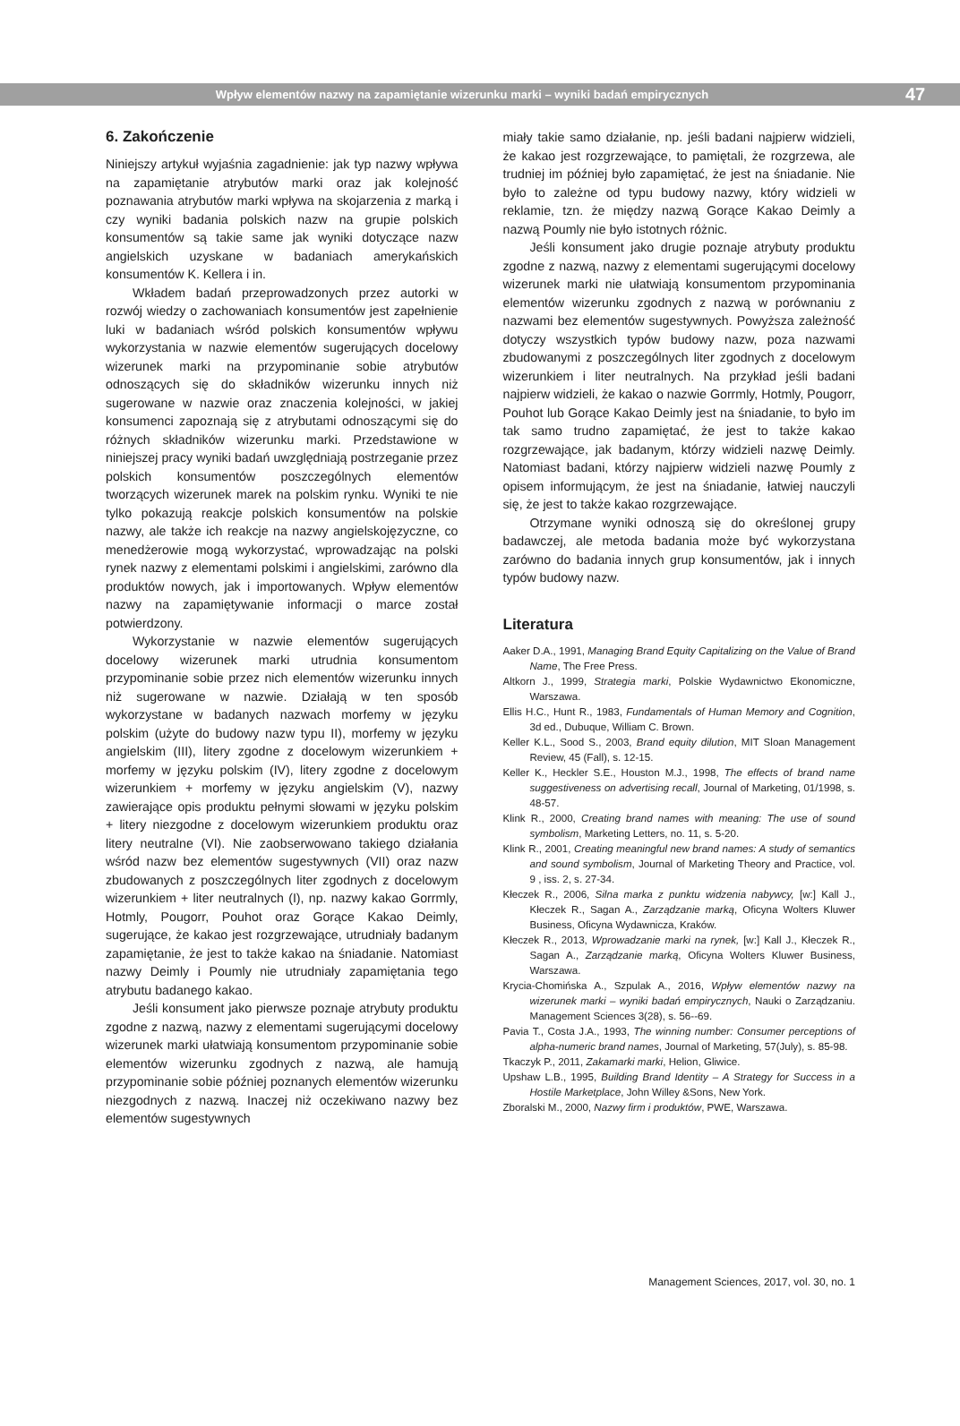Wpływ elementów nazwy na zapamiętanie wizerunku marki – wyniki badań empirycznych
47
6. Zakończenie
Niniejszy artykuł wyjaśnia zagadnienie: jak typ nazwy wpływa na zapamiętanie atrybutów marki oraz jak kolejność poznawania atrybutów marki wpływa na skojarzenia z marką i czy wyniki badania polskich nazw na grupie polskich konsumentów są takie same jak wyniki dotyczące nazw angielskich uzyskane w badaniach amerykańskich konsumentów K. Kellera i in.
Wkładem badań przeprowadzonych przez autorki w rozwój wiedzy o zachowaniach konsumentów jest zapełnienie luki w badaniach wśród polskich konsumentów wpływu wykorzystania w nazwie elementów sugerujących docelowy wizerunek marki na przypominanie sobie atrybutów odnoszących się do składników wizerunku innych niż sugerowane w nazwie oraz znaczenia kolejności, w jakiej konsumenci zapoznają się z atrybutami odnoszącymi się do różnych składników wizerunku marki. Przedstawione w niniejszej pracy wyniki badań uwzględniają postrzeganie przez polskich konsumentów poszczególnych elementów tworzących wizerunek marek na polskim rynku. Wyniki te nie tylko pokazują reakcje polskich konsumentów na polskie nazwy, ale także ich reakcje na nazwy angielskojęzyczne, co menedżerowie mogą wykorzystać, wprowadzając na polski rynek nazwy z elementami polskimi i angielskimi, zarówno dla produktów nowych, jak i importowanych. Wpływ elementów nazwy na zapamiętywanie informacji o marce został potwierdzony.
Wykorzystanie w nazwie elementów sugerujących docelowy wizerunek marki utrudnia konsumentom przypominanie sobie przez nich elementów wizerunku innych niż sugerowane w nazwie. Działają w ten sposób wykorzystane w badanych nazwach morfemy w języku polskim (użyte do budowy nazw typu II), morfemy w języku angielskim (III), litery zgodne z docelowym wizerunkiem + morfemy w języku polskim (IV), litery zgodne z docelowym wizerunkiem + morfemy w języku angielskim (V), nazwy zawierające opis produktu pełnymi słowami w języku polskim + litery niezgodne z docelowym wizerunkiem produktu oraz litery neutralne (VI). Nie zaobserwowano takiego działania wśród nazw bez elementów sugestywnych (VII) oraz nazw zbudowanych z poszczególnych liter zgodnych z docelowym wizerunkiem + liter neutralnych (I), np. nazwy kakao Gorrmly, Hotmly, Pougorr, Pouhot oraz Gorące Kakao Deimly, sugerujące, że kakao jest rozgrzewające, utrudniały badanym zapamiętanie, że jest to także kakao na śniadanie. Natomiast nazwy Deimly i Poumly nie utrudniały zapamiętania tego atrybutu badanego kakao.
Jeśli konsument jako pierwsze poznaje atrybuty produktu zgodne z nazwą, nazwy z elementami sugerującymi docelowy wizerunek marki ułatwiają konsumentom przypominanie sobie elementów wizerunku zgodnych z nazwą, ale hamują przypominanie sobie później poznanych elementów wizerunku niezgodnych z nazwą. Inaczej niż oczekiwano nazwy bez elementów sugestywnych
miały takie samo działanie, np. jeśli badani najpierw widzieli, że kakao jest rozgrzewające, to pamiętali, że rozgrzewa, ale trudniej im później było zapamiętać, że jest na śniadanie. Nie było to zależne od typu budowy nazwy, który widzieli w reklamie, tzn. że między nazwą Gorące Kakao Deimly a nazwą Poumly nie było istotnych różnic.
Jeśli konsument jako drugie poznaje atrybuty produktu zgodne z nazwą, nazwy z elementami sugerującymi docelowy wizerunek marki nie ułatwiają konsumentom przypominania elementów wizerunku zgodnych z nazwą w porównaniu z nazwami bez elementów sugestywnych. Powyższa zależność dotyczy wszystkich typów budowy nazw, poza nazwami zbudowanymi z poszczególnych liter zgodnych z docelowym wizerunkiem i liter neutralnych. Na przykład jeśli badani najpierw widzieli, że kakao o nazwie Gorrmly, Hotmly, Pougorr, Pouhot lub Gorące Kakao Deimly jest na śniadanie, to było im tak samo trudno zapamiętać, że jest to także kakao rozgrzewające, jak badanym, którzy widzieli nazwę Deimly. Natomiast badani, którzy najpierw widzieli nazwę Poumly z opisem informującym, że jest na śniadanie, łatwiej nauczyli się, że jest to także kakao rozgrzewające.
Otrzymane wyniki odnoszą się do określonej grupy badawczej, ale metoda badania może być wykorzystana zarówno do badania innych grup konsumentów, jak i innych typów budowy nazw.
Literatura
Aaker D.A., 1991, Managing Brand Equity Capitalizing on the Value of Brand Name, The Free Press.
Altkorn J., 1999, Strategia marki, Polskie Wydawnictwo Ekonomiczne, Warszawa.
Ellis H.C., Hunt R., 1983, Fundamentals of Human Memory and Cognition, 3d ed., Dubuque, William C. Brown.
Keller K.L., Sood S., 2003, Brand equity dilution, MIT Sloan Management Review, 45 (Fall), s. 12-15.
Keller K., Heckler S.E., Houston M.J., 1998, The effects of brand name suggestiveness on advertising recall, Journal of Marketing, 01/1998, s. 48-57.
Klink R., 2000, Creating brand names with meaning: The use of sound symbolism, Marketing Letters, no. 11, s. 5-20.
Klink R., 2001, Creating meaningful new brand names: A study of semantics and sound symbolism, Journal of Marketing Theory and Practice, vol. 9 , iss. 2, s. 27-34.
Kłeczek R., 2006, Silna marka z punktu widzenia nabywcy, [w:] Kall J., Kłeczek R., Sagan A., Zarządzanie marką, Oficyna Wolters Kluwer Business, Oficyna Wydawnicza, Kraków.
Kłeczek R., 2013, Wprowadzanie marki na rynek, [w:] Kall J., Kłeczek R., Sagan A., Zarządzanie marką, Oficyna Wolters Kluwer Business, Warszawa.
Krycia-Chomińska A., Szpulak A., 2016, Wpływ elementów nazwy na wizerunek marki – wyniki badań empirycznych, Nauki o Zarządzaniu. Management Sciences 3(28), s. 56--69.
Pavia T., Costa J.A., 1993, The winning number: Consumer perceptions of alpha-numeric brand names, Journal of Marketing, 57(July), s. 85-98.
Tkaczyk P., 2011, Zakamarki marki, Helion, Gliwice.
Upshaw L.B., 1995, Building Brand Identity – A Strategy for Success in a Hostile Marketplace, John Willey &Sons, New York.
Zboralski M., 2000, Nazwy firm i produktów, PWE, Warszawa.
Management Sciences, 2017, vol. 30, no. 1